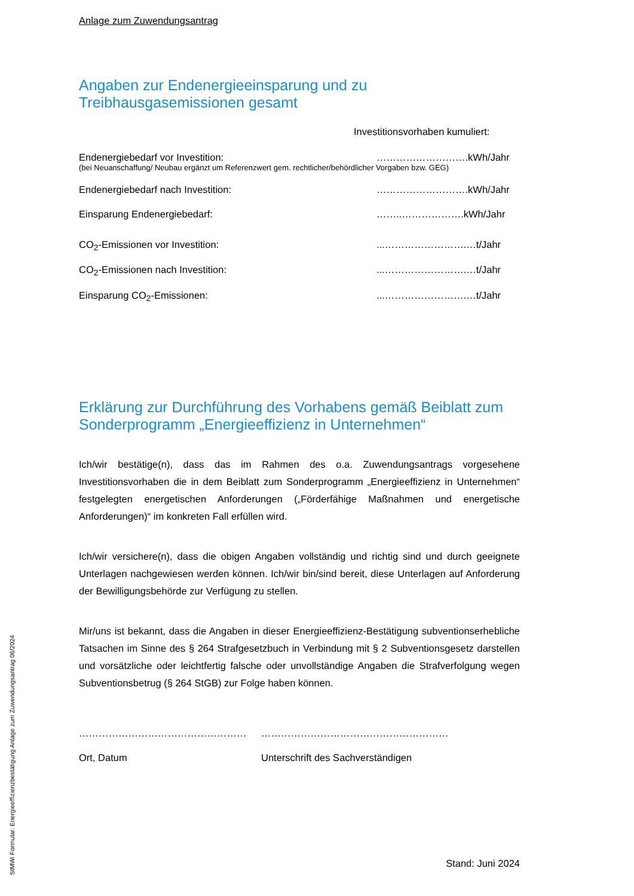Anlage zum Zuwendungsantrag
Angaben zur Endenergieeinsparung und zu
Treibhausgasemissionen gesamt
Investitionsvorhaben kumuliert:
Endenergiebedarf vor Investition: ……………………….kWh/Jahr
(bei Neuanschaffung/ Neubau ergänzt um Referenzwert gem. rechtlicher/behördlicher Vorgaben bzw. GEG)
Endenergiebedarf nach Investition: ……………………….kWh/Jahr
Einsparung Endenergiebedarf: ……..……………….kWh/Jahr
CO<sub>2</sub>-Emissionen vor Investition:...…………………….…t/Jahr
CO<sub>2</sub>-Emissionen nach Investition:...…………………….…t/Jahr
Einsparung CO<sub>2</sub>-Emissionen:...…………………….…t/Jahr
Erklärung zur Durchführung des Vorhabens gemäß Beiblatt zum Sonderprogramm „Energieeffizienz in Unternehmen“
Ich/wir bestätige(n), dass das im Rahmen des o.a. Zuwendungsantrags vorgesehene Investitionsvorhaben die in dem Beiblatt zum Sonderprogramm „Energieeffizienz in Unternehmen“ festgelegten energetischen Anforderungen („Förderfähige Maßnahmen und energetische Anforderungen)“ im konkreten Fall erfüllen wird.
Ich/wir versichere(n), dass die obigen Angaben vollständig und richtig sind und durch geeignete Unterlagen nachgewiesen werden können. Ich/wir bin/sind bereit, diese Unterlagen auf Anforderung der Bewilligungsbehörde zur Verfügung zu stellen.
Mir/uns ist bekannt, dass die Angaben in dieser Energieeffizienz-Bestätigung subventionserhebliche Tatsachen im Sinne des § 264 Strafgesetzbuch in Verbindung mit § 2 Subventionsgesetz darstellen und vorsätzliche oder leichtfertig falsche oder unvollständige Angaben die Strafverfolgung wegen Subventionsbetrug (§ 264 StGB) zur Folge haben können.
…………………………………………… …………………………………………………
Ort, Datum Unterschrift des Sachverständigen
Stand: Juni 2024
StMWi Formular: Energieeffizienzbestätigung Anlage zum Zuwendungsantrag 06/2024